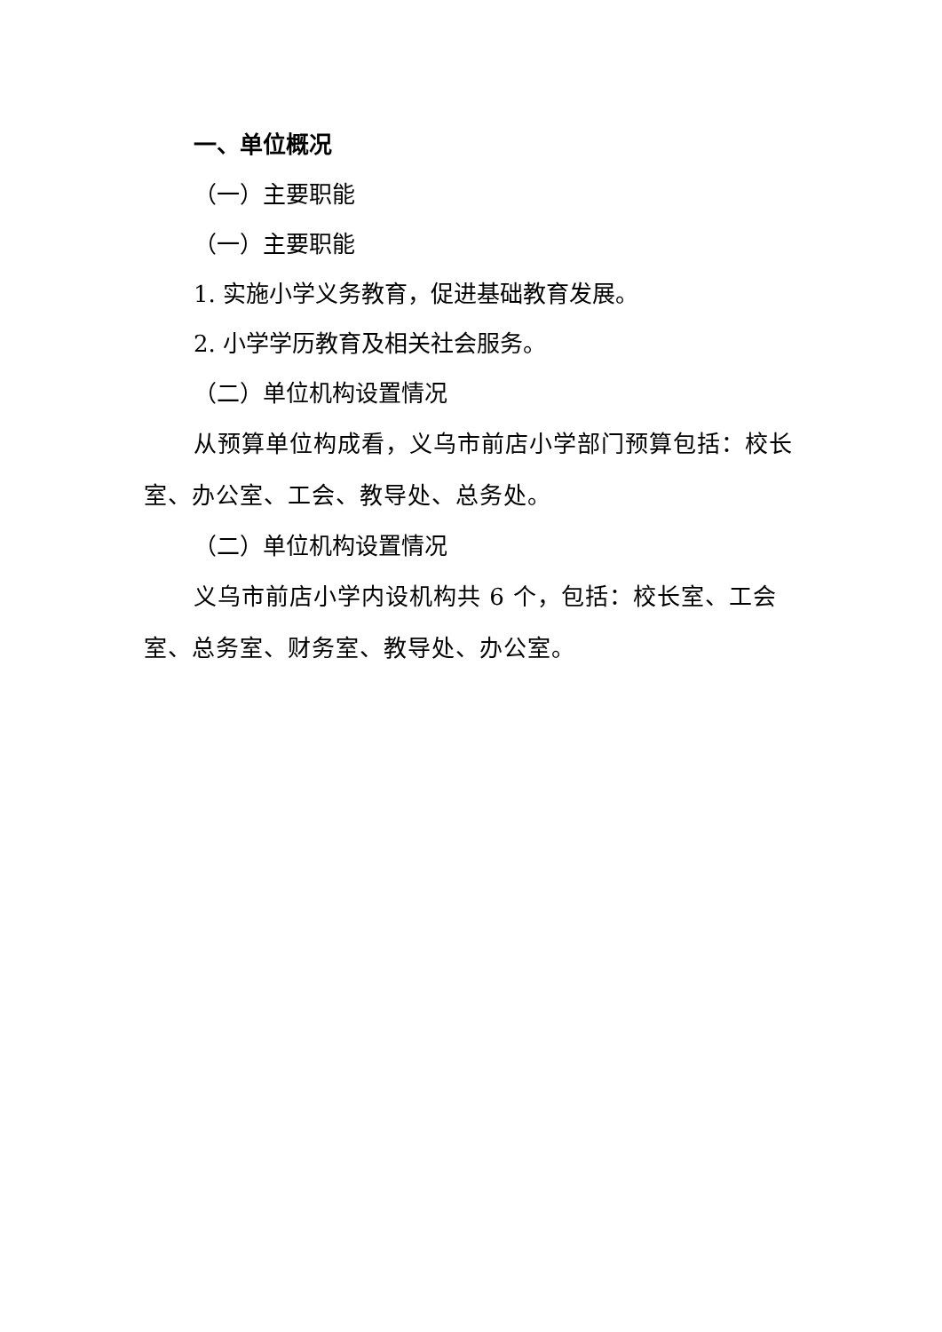一、单位概况
（一）主要职能
（一）主要职能
1. 实施小学义务教育，促进基础教育发展。
2. 小学学历教育及相关社会服务。
（二）单位机构设置情况
从预算单位构成看，义乌市前店小学部门预算包括：校长室、办公室、工会、教导处、总务处。
（二）单位机构设置情况
义乌市前店小学内设机构共 6 个，包括：校长室、工会室、总务室、财务室、教导处、办公室。